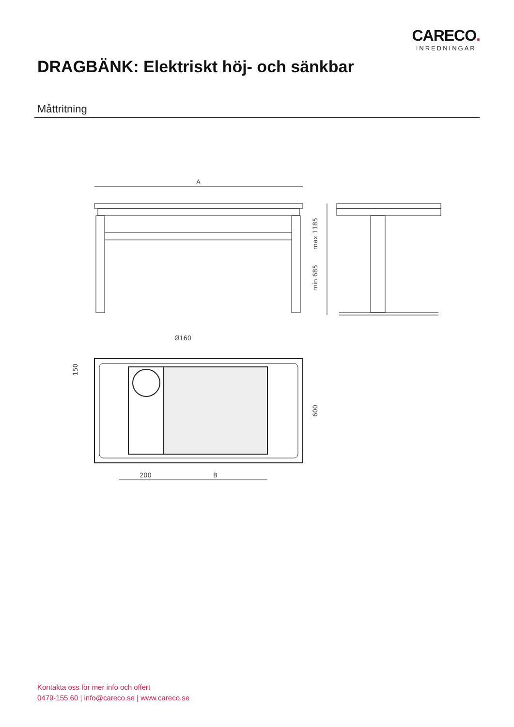CARECO.
INREDNINGAR
DRAGBÄNK: Elektriskt höj- och sänkbar
Måttritning
A
max 1185
min 685
Ø160
150
600
200
B
Kontakta oss för mer info och offert
0479-155 60 | info@careco.se | www.careco.se